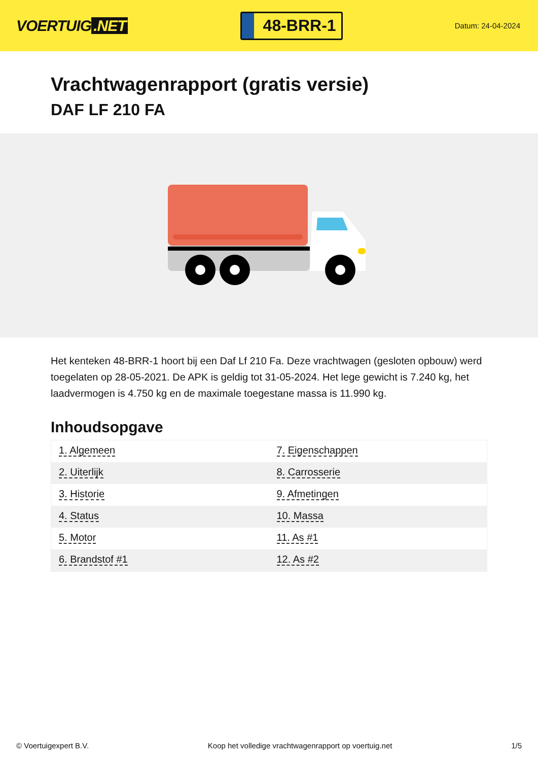VOERTUIG.NET
48-BRR-1
Datum: 24-04-2024
Vrachtwagenrapport (gratis versie)
DAF LF 210 FA
Het kenteken 48-BRR-1 hoort bij een Daf Lf 210 Fa. Deze vrachtwagen (gesloten opbouw) werd toegelaten op 28-05-2021. De APK is geldig tot 31-05-2024. Het lege gewicht is 7.240 kg, het laadvermogen is 4.750 kg en de maximale toegestane massa is 11.990 kg.
Inhoudsopgave
| 1. Algemeen | 7. Eigenschappen |
| 2. Uiterlijk | 8. Carrosserie |
| 3. Historie | 9. Afmetingen |
| 4. Status | 10. Massa |
| 5. Motor | 11. As #1 |
| 6. Brandstof #1 | 12. As #2 |
© Voertuigexpert B.V. Koop het volledige vrachtwagenrapport op voertuig.net 1/5